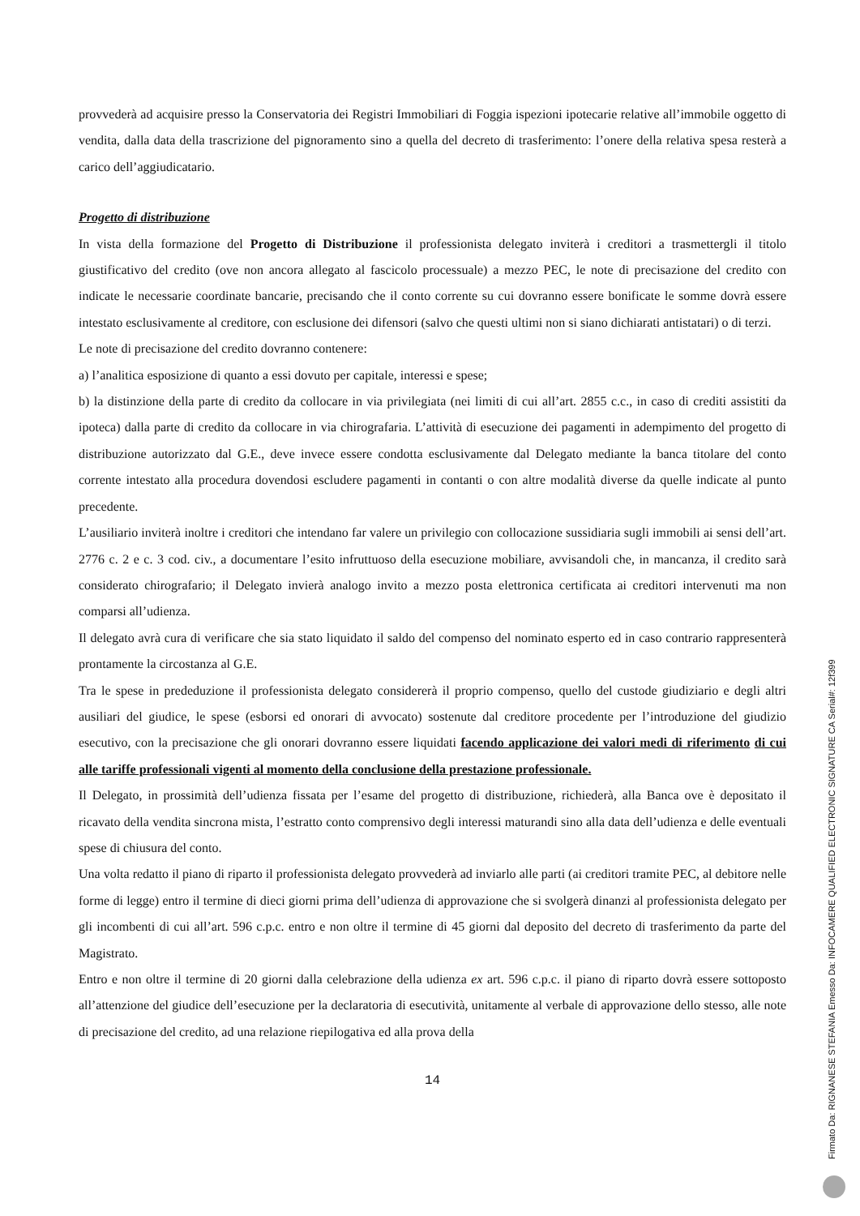provvederà ad acquisire presso la Conservatoria dei Registri Immobiliari di Foggia ispezioni ipotecarie relative all’immobile oggetto di vendita, dalla data della trascrizione del pignoramento sino a quella del decreto di trasferimento: l’onere della relativa spesa resterà a carico dell’aggiudicatario.
Progetto di distribuzione
In vista della formazione del Progetto di Distribuzione il professionista delegato inviterà i creditori a trasmettergli il titolo giustificativo del credito (ove non ancora allegato al fascicolo processuale) a mezzo PEC, le note di precisazione del credito con indicate le necessarie coordinate bancarie, precisando che il conto corrente su cui dovranno essere bonificate le somme dovrà essere intestato esclusivamente al creditore, con esclusione dei difensori (salvo che questi ultimi non si siano dichiarati antistatari) o di terzi.
Le note di precisazione del credito dovranno contenere:
a) l’analitica esposizione di quanto a essi dovuto per capitale, interessi e spese;
b) la distinzione della parte di credito da collocare in via privilegiata (nei limiti di cui all’art. 2855 c.c., in caso di crediti assistiti da ipoteca) dalla parte di credito da collocare in via chirografaria. L’attività di esecuzione dei pagamenti in adempimento del progetto di distribuzione autorizzato dal G.E., deve invece essere condotta esclusivamente dal Delegato mediante la banca titolare del conto corrente intestato alla procedura dovendosi escludere pagamenti in contanti o con altre modalità diverse da quelle indicate al punto precedente.
L’ausiliario inviterà inoltre i creditori che intendano far valere un privilegio con collocazione sussidiaria sugli immobili ai sensi dell’art. 2776 c. 2 e c. 3 cod. civ., a documentare l’esito infruttuoso della esecuzione mobiliare, avvisandoli che, in mancanza, il credito sarà considerato chirografario; il Delegato invierà analogo invito a mezzo posta elettronica certificata ai creditori intervenuti ma non comparsi all’udienza.
Il delegato avrà cura di verificare che sia stato liquidato il saldo del compenso del nominato esperto ed in caso contrario rappresenterà prontamente la circostanza al G.E.
Tra le spese in prededuzione il professionista delegato considererà il proprio compenso, quello del custode giudiziario e degli altri ausiliari del giudice, le spese (esborsi ed onorari di avvocato) sostenute dal creditore procedente per l’introduzione del giudizio esecutivo, con la precisazione che gli onorari dovranno essere liquidati facendo applicazione dei valori medi di riferimento di cui alle tariffe professionali vigenti al momento della conclusione della prestazione professionale.
Il Delegato, in prossimità dell’udienza fissata per l’esame del progetto di distribuzione, richiederà, alla Banca ove è depositato il ricavato della vendita sincrona mista, l’estratto conto comprensivo degli interessi maturandi sino alla data dell’udienza e delle eventuali spese di chiusura del conto.
Una volta redatto il piano di riparto il professionista delegato provvederà ad inviarlo alle parti (ai creditori tramite PEC, al debitore nelle forme di legge) entro il termine di dieci giorni prima dell’udienza di approvazione che si svolgerà dinanzi al professionista delegato per gli incombenti di cui all’art. 596 c.p.c. entro e non oltre il termine di 45 giorni dal deposito del decreto di trasferimento da parte del Magistrato.
Entro e non oltre il termine di 20 giorni dalla celebrazione della udienza ex art. 596 c.p.c. il piano di riparto dovrà essere sottoposto all’attenzione del giudice dell’esecuzione per la declaratoria di esecutività, unitamente al verbale di approvazione dello stesso, alle note di precisazione del credito, ad una relazione riepilogativa ed alla prova della
14
Firmato Da: RIGNANESE STEFANIA Emesso Da: INFOCAMERE QUALIFIED ELECTRONIC SIGNATURE CA Serial#: 12f399